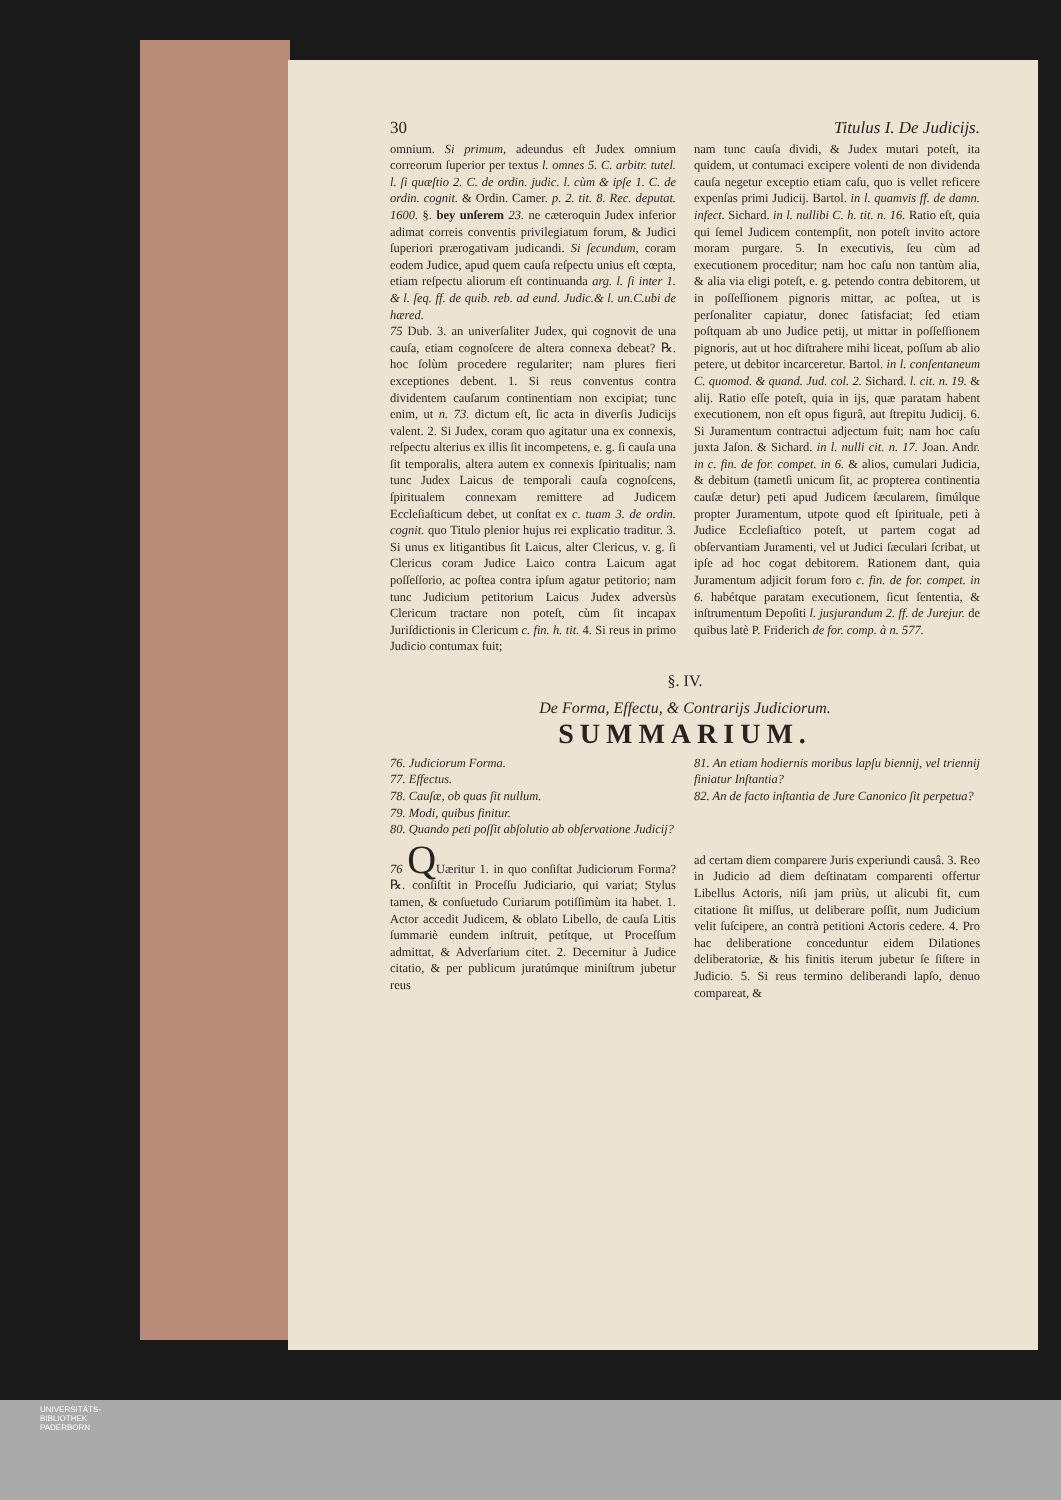30 Titulus I. De Judicijs.
omnium. Si primum, adeundus eſt Judex omnium correorum ſuperior per textus l. omnes 5. C. arbitr. tutel. l. ſi quæſtio 2. C. de ordin. judic. l. cùm & ipſe 1. C. de ordin. cognit. & Ordin. Camer. p. 2. tit. 8. Rec. deputat. 1600. §. bey unſerem 23. ne cæteroquin Judex inferior adimat correis conventis privilegiatum forum, & Judici ſuperiori prærogativam judicandi. Si ſecundum, coram eodem Judice, apud quem cauſa reſpectu unius eſt cœpta, etiam reſpectu aliorum eſt continuanda arg. l. ſi inter 1. & l. ſeq. ff. de quib. reb. ad eund. Judic.& l. un.C.ubi de hæred.
75 Dub. 3. an univerſaliter Judex, qui cognovit de una cauſa, etiam cognoſcere de altera connexa debeat? ℞. hoc ſolùm procedere regulariter; nam plures fieri exceptiones debent. 1. Si reus conventus contra dividentem cauſarum continentiam non excipiat; tunc enim, ut n. 73. dictum eſt, ſic acta in diverſis Judicijs valent. 2. Si Judex, coram quo agitatur una ex connexis, reſpectu alterius ex illis ſit incompetens, e. g. ſi cauſa una ſit temporalis, altera autem ex connexis ſpiritualis; nam tunc Judex Laicus de temporali cauſa cognoſcens, ſpiritualem connexam remittere ad Judicem Eccleſiaſticum debet, ut conſtat ex c. tuam 3. de ordin. cognit. quo Titulo plenior hujus rei explicatio traditur. 3. Si unus ex litigantibus ſit Laicus, alter Clericus, v. g. ſi Clericus coram Judice Laico contra Laicum agat poſſeſſorio, ac poſtea contra ipſum agatur petitorio; nam tunc Judicium petitorium Laicus Judex adversùs Clericum tractare non poteſt, cùm ſit incapax Juriſdictionis in Clericum c. fin. h. tit. 4. Si reus in primo Judicio contumax fuit;
nam tunc cauſa dividi, & Judex mutari poteſt, ita quidem, ut contumaci excipere volenti de non dividenda cauſa negetur exceptio etiam caſu, quo is vellet reficere expenſas primi Judicij. Bartol. in l. quamvis ff. de damn. infect. Sichard. in l. nullibi C. h. tit. n. 16. Ratio eſt, quia qui ſemel Judicem contempſit, non poteſt invito actore moram purgare. 5. In executivis, ſeu cùm ad executionem proceditur; nam hoc caſu non tantùm alia, & alia via eligi poteſt, e. g. petendo contra debitorem, ut in poſſeſſionem pignoris mittar, ac poſtea, ut is perſonaliter capiatur, donec ſatisfaciat; ſed etiam poſtquam ab uno Judice petij, ut mittar in poſſeſſionem pignoris, aut ut hoc diſtrahere mihi liceat, poſſum ab alio petere, ut debitor incarceretur. Bartol. in l. conſentaneum C. quomod. & quand. Jud. col. 2. Sichard. l. cit. n. 19. & alij. Ratio eſſe poteſt, quia in ijs, quæ paratam habent executionem, non eſt opus figurâ, aut ſtrepitu Judicij. 6. Si Juramentum contractui adjectum fuit; nam hoc caſu juxta Jaſon. & Sichard. in l. nulli cit. n. 17. Joan. Andr. in c. fin. de for. compet. in 6. & alios, cumulari Judicia, & debitum (tametſi unicum ſit, ac propterea continentia cauſæ detur) peti apud Judicem ſæcularem, ſimúlque propter Juramentum, utpote quod eſt ſpirituale, peti à Judice Eccleſiaſtico poteſt, ut partem cogat ad obſervantiam Juramenti, vel ut Judici ſæculari ſcribat, ut ipſe ad hoc cogat debitorem. Rationem dant, quia Juramentum adjicit forum foro c. fin. de for. compet. in 6. habétque paratam executionem, ſicut ſententia, & inſtrumentum Depoſiti l. jusjurandum 2. ff. de Jurejur. de quibus latè P. Friderich de for. comp. à n. 577.
§. IV.
De Forma, Effectu, & Contrarijs Judiciorum.
SUMMARIUM.
76. Judiciorum Forma.
77. Effectus.
78. Cauſæ, ob quas ſit nullum.
79. Modi, quibus finitur.
80. Quando peti poſſit abſolutio ab obſervatione Judicij?
81. An etiam hodiernis moribus lapſu biennij, vel triennij finiatur Inſtantia?
82. An de facto inſtantia de Jure Canonico ſit perpetua?
76 QUæritur 1. in quo conſiſtat Judiciorum Forma? ℞. conſiſtit in Proceſſu Judiciario, qui variat; Stylus tamen, & conſuetudo Curiarum potiſſimùm ita habet. 1. Actor accedit Judicem, & oblato Libello, de cauſa Litis ſummariè eundem inſtruit, petítque, ut Proceſſum admittat, & Adverſarium citet. 2. Decernitur à Judice citatio, & per publicum juratúmque miniſtrum jubetur reus
ad certam diem comparere Juris experiundi causâ. 3. Reo in Judicio ad diem deſtinatam comparenti offertur Libellus Actoris, niſi jam priùs, ut alicubi fit, cum citatione ſit miſſus, ut deliberare poſſit, num Judicium velit ſuſcipere, an contrà petitioni Actoris cedere. 4. Pro hac deliberatione conceduntur eidem Dilationes deliberatoriæ, & his finitis iterum jubetur ſe ſiſtere in Judicio. 5. Si reus termino deliberandi lapſo, denuo compareat, &
UNIVERSITÄTS-
BIBLIOTHEK
PADERBORN